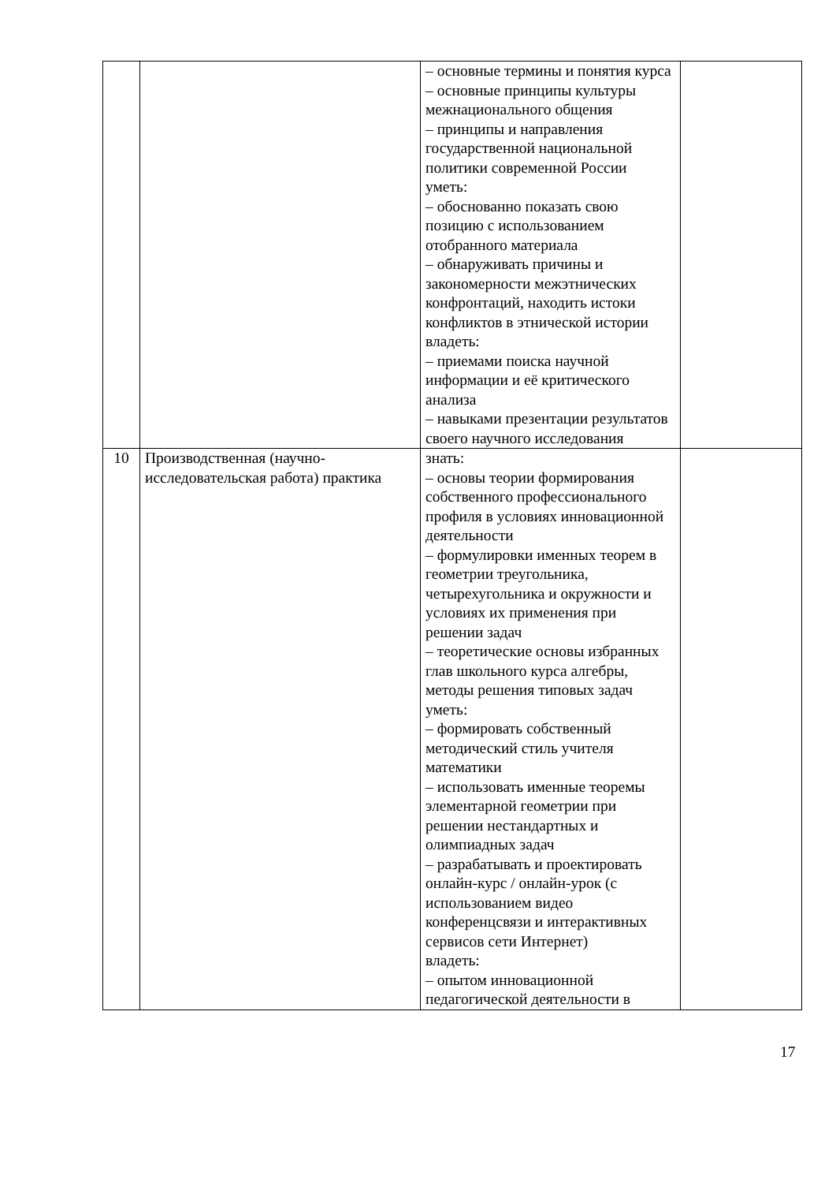| | | – основные термины и понятия курса – основные принципы культуры межнационального общения – принципы и направления государственной национальной политики современной России уметь: – обоснованно показать свою позицию с использованием отобранного материала – обнаруживать причины и закономерности межэтнических конфронтаций, находить истоки конфликтов в этнической истории владеть: – приемами поиска научной информации и её критического анализа – навыками презентации результатов своего научного исследования | |
| 10 | Производственная (научно-исследовательская работа) практика | знать: – основы теории формирования собственного профессионального профиля в условиях инновационной деятельности – формулировки именных теорем в геометрии треугольника, четырехугольника и окружности и условиях их применения при решении задач – теоретические основы избранных глав школьного курса алгебры, методы решения типовых задач уметь: – формировать собственный методический стиль учителя математики – использовать именные теоремы элементарной геометрии при решении нестандартных и олимпиадных задач – разрабатывать и проектировать онлайн-курс / онлайн-урок (с использованием видео конференцсвязи и интерактивных сервисов сети Интернет) владеть: – опытом инновационной педагогической деятельности в | |
17